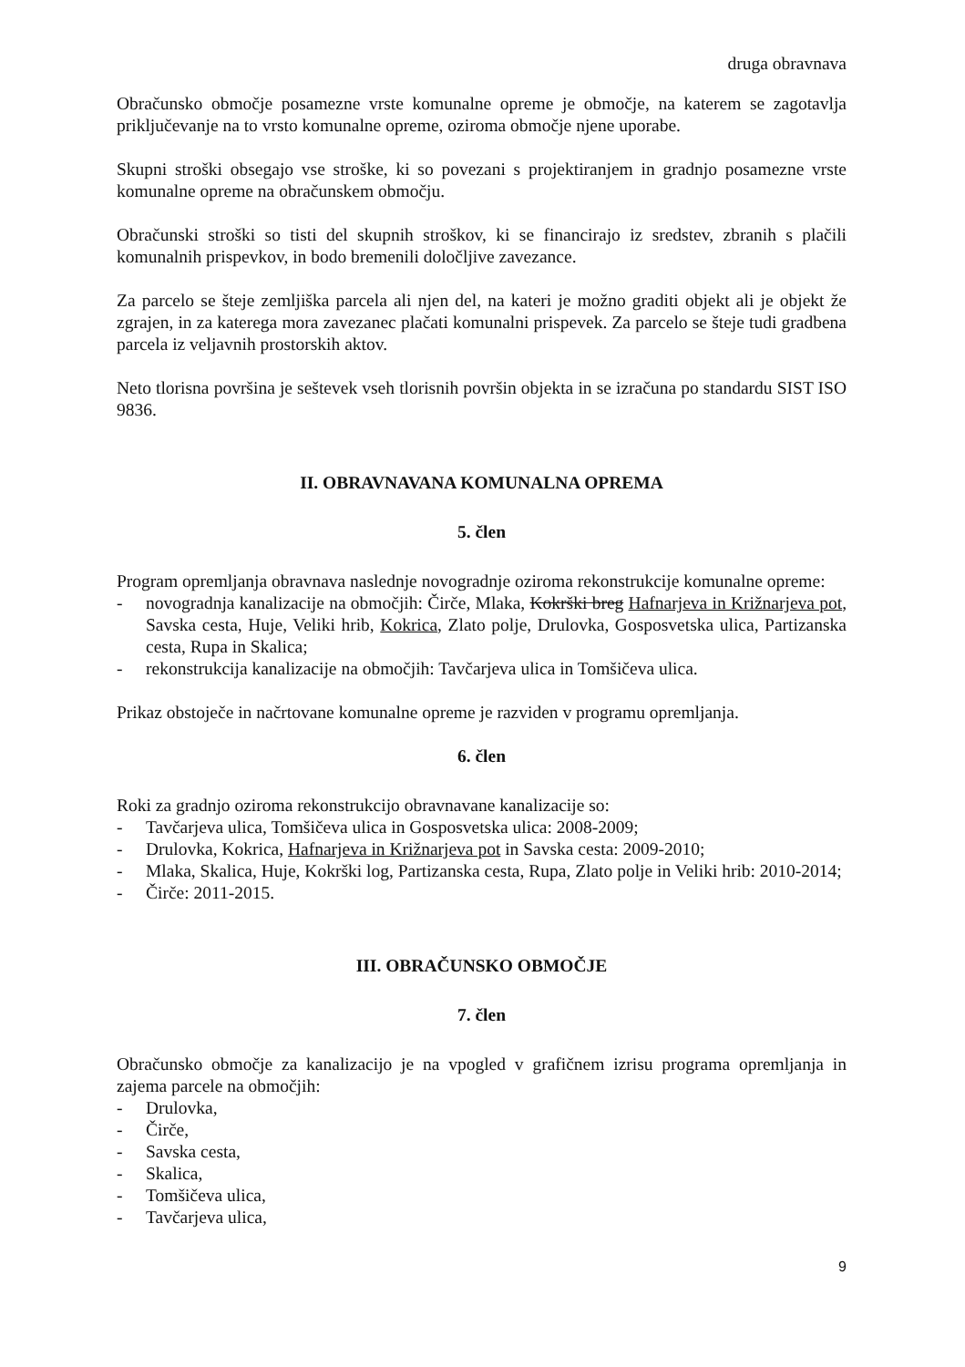druga obravnava
Obračunsko območje posamezne vrste komunalne opreme je območje, na katerem se zagotavlja priključevanje na to vrsto komunalne opreme, oziroma območje njene uporabe.
Skupni stroški obsegajo vse stroške, ki so povezani s projektiranjem in gradnjo posamezne vrste komunalne opreme na obračunskem območju.
Obračunski stroški so tisti del skupnih stroškov, ki se financirajo iz sredstev, zbranih s plačili komunalnih prispevkov, in bodo bremenili določljive zavezance.
Za parcelo se šteje zemljiška parcela ali njen del, na kateri je možno graditi objekt ali je objekt že zgrajen, in za katerega mora zavezanec plačati komunalni prispevek. Za parcelo se šteje tudi gradbena parcela iz veljavnih prostorskih aktov.
Neto tlorisna površina je seštevek vseh tlorisnih površin objekta in se izračuna po standardu SIST ISO 9836.
II. OBRAVNAVANA KOMUNALNA OPREMA
5. člen
Program opremljanja obravnava naslednje novogradnje oziroma rekonstrukcije komunalne opreme:
- novogradnja kanalizacije na območjih: Čirče, Mlaka, Kokrški breg Hafnarjeva in Križnarjeva pot, Savska cesta, Huje, Veliki hrib, Kokrica, Zlato polje, Drulovka, Gosposvetska ulica, Partizanska cesta, Rupa in Skalica;
- rekonstrukcija kanalizacije na območjih: Tavčarjeva ulica in Tomšičeva ulica.
Prikaz obstoječe in načrtovane komunalne opreme je razviden v programu opremljanja.
6. člen
Roki za gradnjo oziroma rekonstrukcijo obravnavane kanalizacije so:
- Tavčarjeva ulica, Tomšičeva ulica in Gosposvetska ulica: 2008-2009;
- Drulovka, Kokrica, Hafnarjeva in Križnarjeva pot in Savska cesta: 2009-2010;
- Mlaka, Skalica, Huje, Kokrški log, Partizanska cesta, Rupa, Zlato polje in Veliki hrib: 2010-2014;
- Čirče: 2011-2015.
III. OBRAČUNSKO OBMOČJE
7. člen
Obračunsko območje za kanalizacijo je na vpogled v grafičnem izrisu programa opremljanja in zajema parcele na območjih:
- Drulovka,
- Čirče,
- Savska cesta,
- Skalica,
- Tomšičeva ulica,
- Tavčarjeva ulica,
9